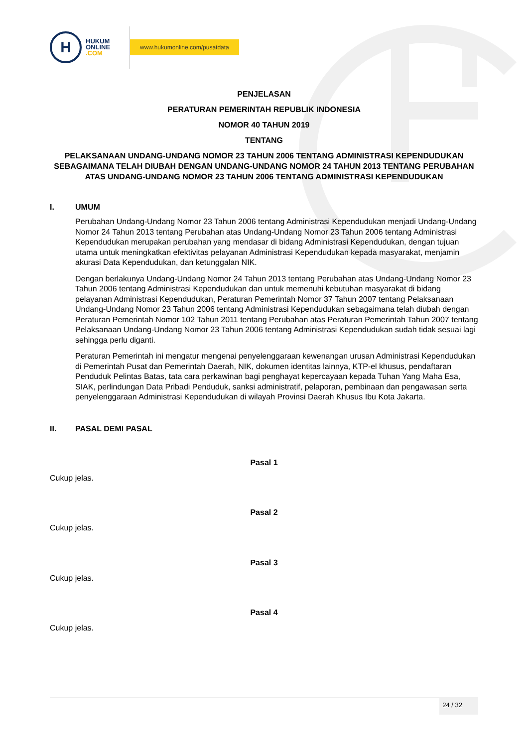H
HUKUM
ONLINE
.COM
www.hukumonline.com/pusatdata
PENJELASAN
PERATURAN PEMERINTAH REPUBLIK INDONESIA
NOMOR 40 TAHUN 2019
TENTANG
PELAKSANAAN UNDANG-UNDANG NOMOR 23 TAHUN 2006 TENTANG ADMINISTRASI KEPENDUDUKAN SEBAGAIMANA TELAH DIUBAH DENGAN UNDANG-UNDANG NOMOR 24 TAHUN 2013 TENTANG PERUBAHAN ATAS UNDANG-UNDANG NOMOR 23 TAHUN 2006 TENTANG ADMINISTRASI KEPENDUDUKAN
I. UMUM
Perubahan Undang-Undang Nomor 23 Tahun 2006 tentang Administrasi Kependudukan menjadi Undang-Undang Nomor 24 Tahun 2013 tentang Perubahan atas Undang-Undang Nomor 23 Tahun 2006 tentang Administrasi Kependudukan merupakan perubahan yang mendasar di bidang Administrasi Kependudukan, dengan tujuan utama untuk meningkatkan efektivitas pelayanan Administrasi Kependudukan kepada masyarakat, menjamin akurasi Data Kependudukan, dan ketunggalan NIK.
Dengan berlakunya Undang-Undang Nomor 24 Tahun 2013 tentang Perubahan atas Undang-Undang Nomor 23 Tahun 2006 tentang Administrasi Kependudukan dan untuk memenuhi kebutuhan masyarakat di bidang pelayanan Administrasi Kependudukan, Peraturan Pemerintah Nomor 37 Tahun 2007 tentang Pelaksanaan Undang-Undang Nomor 23 Tahun 2006 tentang Administrasi Kependudukan sebagaimana telah diubah dengan Peraturan Pemerintah Nomor 102 Tahun 2011 tentang Perubahan atas Peraturan Pemerintah Tahun 2007 tentang Pelaksanaan Undang-Undang Nomor 23 Tahun 2006 tentang Administrasi Kependudukan sudah tidak sesuai lagi sehingga perlu diganti.
Peraturan Pemerintah ini mengatur mengenai penyelenggaraan kewenangan urusan Administrasi Kependudukan di Pemerintah Pusat dan Pemerintah Daerah, NIK, dokumen identitas lainnya, KTP-el khusus, pendaftaran Penduduk Pelintas Batas, tata cara perkawinan bagi penghayat kepercayaan kepada Tuhan Yang Maha Esa, SIAK, perlindungan Data Pribadi Penduduk, sanksi administratif, pelaporan, pembinaan dan pengawasan serta penyelenggaraan Administrasi Kependudukan di wilayah Provinsi Daerah Khusus Ibu Kota Jakarta.
II. PASAL DEMI PASAL
Pasal 1
Cukup jelas.
Pasal 2
Cukup jelas.
Pasal 3
Cukup jelas.
Pasal 4
Cukup jelas.
24 / 32